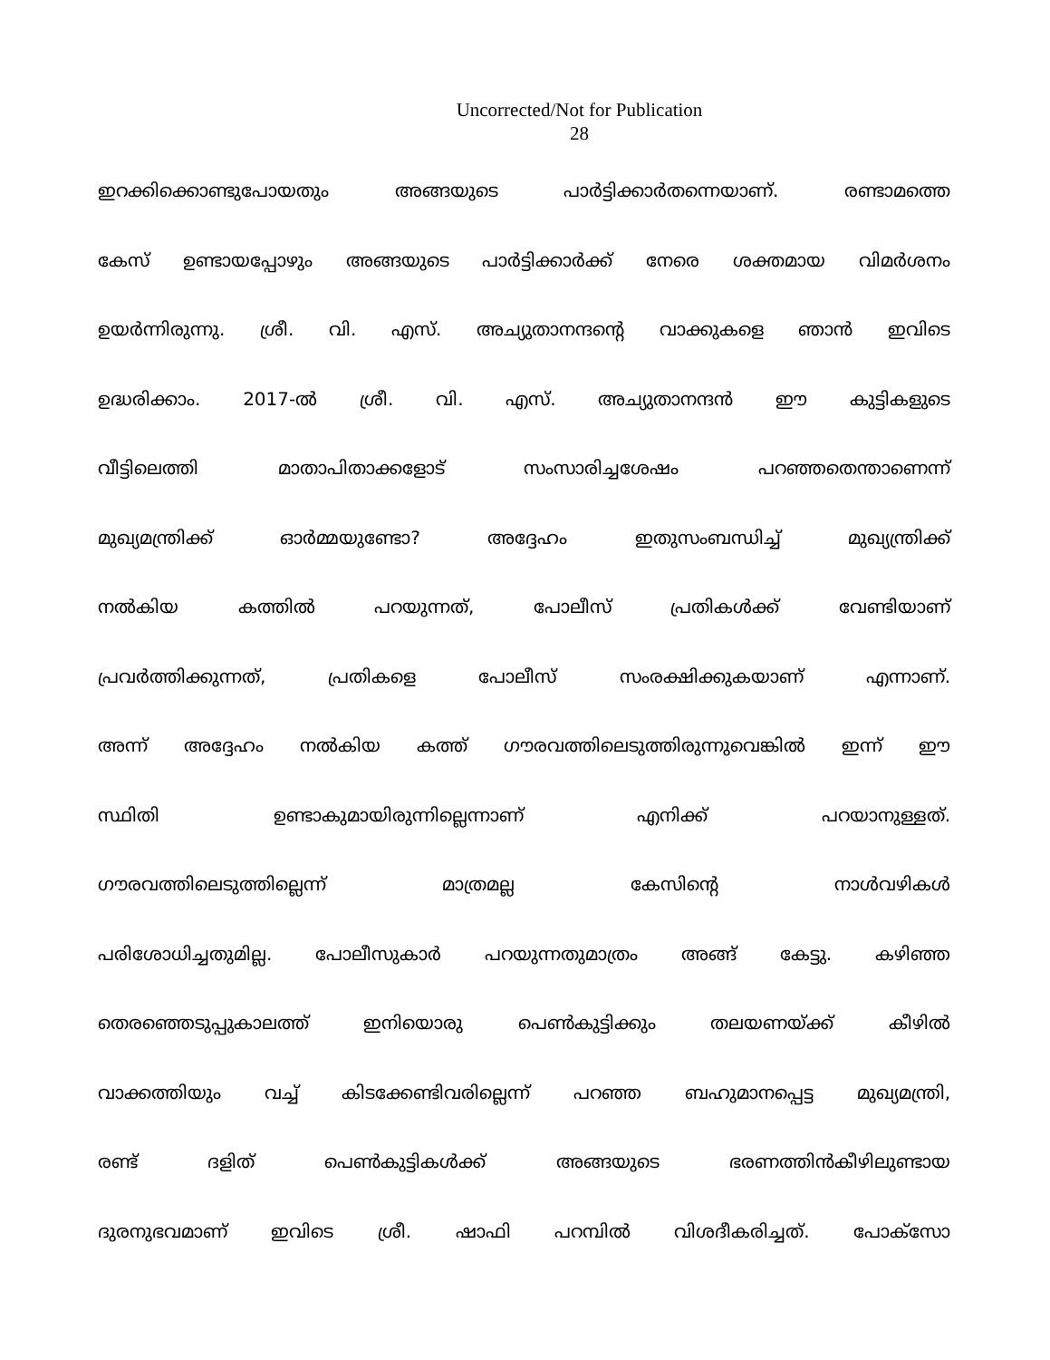Uncorrected/Not for Publication
28
ഇറക്കിക്കൊണ്ടുപോയതും അങ്ങയുടെ പാർട്ടിക്കാർതന്നെയാണ്. രണ്ടാമത്തെ
കേസ് ഉണ്ടായപ്പോഴും അങ്ങയുടെ പാർട്ടിക്കാർക്ക് നേരെ ശക്തമായ വിമർശനം
ഉയർന്നിരുന്നു. ശ്രീ. വി. എസ്. അച്യുതാനന്ദന്റെ വാക്കുകളെ ഞാൻ ഇവിടെ
ഉദ്ധരിക്കാം. 2017-ൽ ശ്രീ. വി. എസ്. അച്യുതാനന്ദൻ ഈ കുട്ടികളുടെ
വീട്ടിലെത്തി മാതാപിതാക്കളോട് സംസാരിച്ചശേഷം പറഞ്ഞതെന്താണെന്ന്
മുഖ്യമന്ത്രിക്ക് ഓർമ്മയുണ്ടോ? അദ്ദേഹം ഇതുസംബന്ധിച്ച് മുഖ്യന്ത്രിക്ക്
നൽകിയ കത്തിൽ പറയുന്നത്, പോലീസ് പ്രതികൾക്ക് വേണ്ടിയാണ്
പ്രവർത്തിക്കുന്നത്, പ്രതികളെ പോലീസ് സംരക്ഷിക്കുകയാണ് എന്നാണ്.
അന്ന് അദ്ദേഹം നൽകിയ കത്ത് ഗൗരവത്തിലെടുത്തിരുന്നുവെങ്കിൽ ഇന്ന് ഈ
സ്ഥിതി ഉണ്ടാകുമായിരുന്നില്ലെന്നാണ് എനിക്ക് പറയാനുള്ളത്.
ഗൗരവത്തിലെടുത്തില്ലെന്ന് മാത്രമല്ല കേസിന്റെ നാൾവഴികൾ
പരിശോധിച്ചതുമില്ല. പോലീസുകാർ പറയുന്നതുമാത്രം അങ്ങ് കേട്ടു. കഴിഞ്ഞ
തെരഞ്ഞെടുപ്പുകാലത്ത് ഇനിയൊരു പെൺകുട്ടിക്കും തലയണയ്ക്ക് കീഴിൽ
വാക്കത്തിയും വച്ച് കിടക്കേണ്ടിവരില്ലെന്ന് പറഞ്ഞ ബഹുമാനപ്പെട്ട മുഖ്യമന്ത്രി,
രണ്ട് ദളിത് പെൺകുട്ടികൾക്ക് അങ്ങയുടെ ഭരണത്തിൻകീഴിലുണ്ടായ
ദുരനുഭവമാണ് ഇവിടെ ശ്രീ. ഷാഫി പറമ്പിൽ വിശദീകരിച്ചത്. പോക്സോ